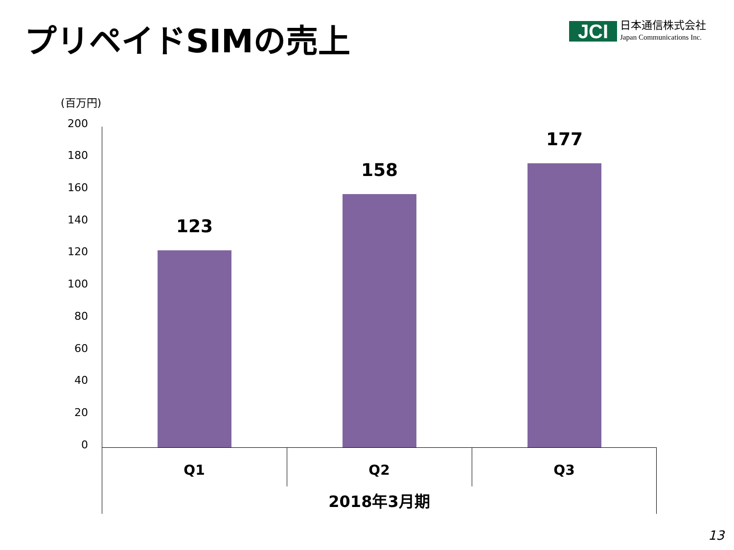プリペイドSIMの売上
JCI
日本通信株式会社
Japan Communications Inc.
(百万円)
200
180
160
140
120
100
80
60
40
20
0
123
158
177
Q1 Q2 Q3
2018年3月期
13